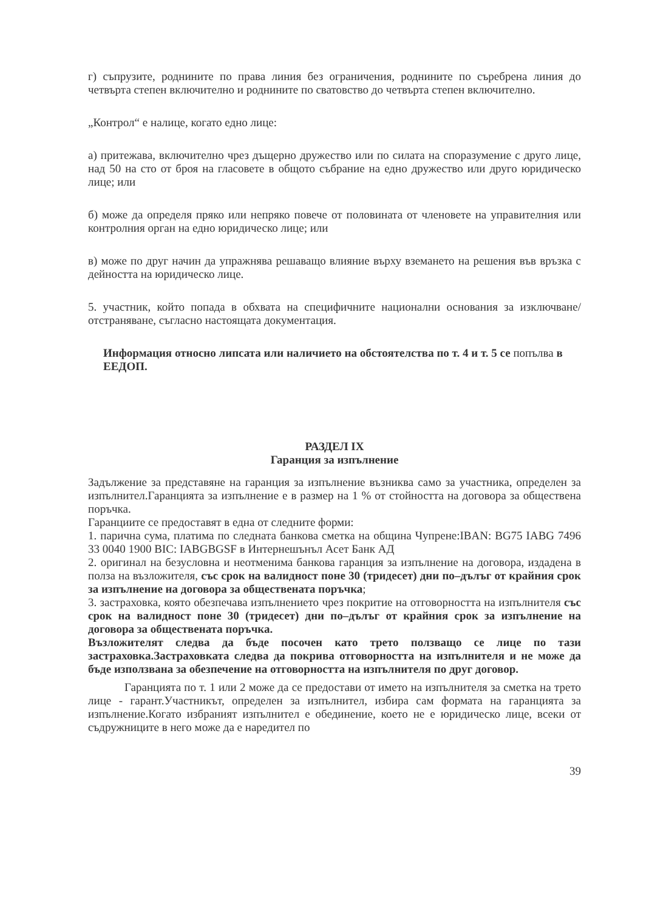г) съпрузите, роднините по права линия без ограничения, роднините по съребрена линия до четвърта степен включително и роднините по сватовство до четвърта степен включително.
„Контрол“ е налице, когато едно лице:
а) притежава, включително чрез дъщерно дружество или по силата на споразумение с друго лице, над 50 на сто от броя на гласовете в общото събрание на едно дружество или друго юридическо лице; или
б) може да определя пряко или непряко повече от половината от членовете на управителния или контролния орган на едно юридическо лице; или
в) може по друг начин да упражнява решаващо влияние върху вземането на решения във връзка с дейността на юридическо лице.
5. участник, който попада в обхвата на специфичните национални основания за изключване/отстраняване, съгласно настоящата документация.
Информация относно липсата или наличието на обстоятелства по т. 4 и т. 5 се попълва в ЕЕДОП.
РАЗДЕЛ IX
Гаранция за изпълнение
Задължение за представяне на гаранция за изпълнение възниква само за участника, определен за изпълнител.Гаранцията за изпълнение е в размер на 1 % от стойността на договора за обществена поръчка.
Гаранциите се предоставят в една от следните форми:
1. парична сума, платима по следната банкова сметка на община Чупрене:IBAN: BG75 IABG 7496 33 0040 1900 BIC: IABGBGSF в Интернешънъл Асет Банк АД
2. оригинал на безусловна и неотменима банкова гаранция за изпълнение на договора, издадена в полза на възложителя, със срок на валидност поне 30 (тридесет) дни по–дълъг от крайния срок за изпълнение на договора за обществената поръчка;
3. застраховка, която обезпечава изпълнението чрез покритие на отговорността на изпълнителя със срок на валидност поне 30 (тридесет) дни по–дълъг от крайния срок за изпълнение на договора за обществената поръчка.
Възложителят следва да бъде посочен като трето ползващо се лице по тази застраховка.Застраховката следва да покрива отговорността на изпълнителя и не може да бъде използвана за обезпечение на отговорността на изпълнителя по друг договор.
Гаранцията по т. 1 или 2 може да се предостави от името на изпълнителя за сметка на трето лице - гарант.Участникът, определен за изпълнител, избира сам формата на гаранцията за изпълнение.Когато избраният изпълнител е обединение, което не е юридическо лице, всеки от съдружниците в него може да е наредител по
39